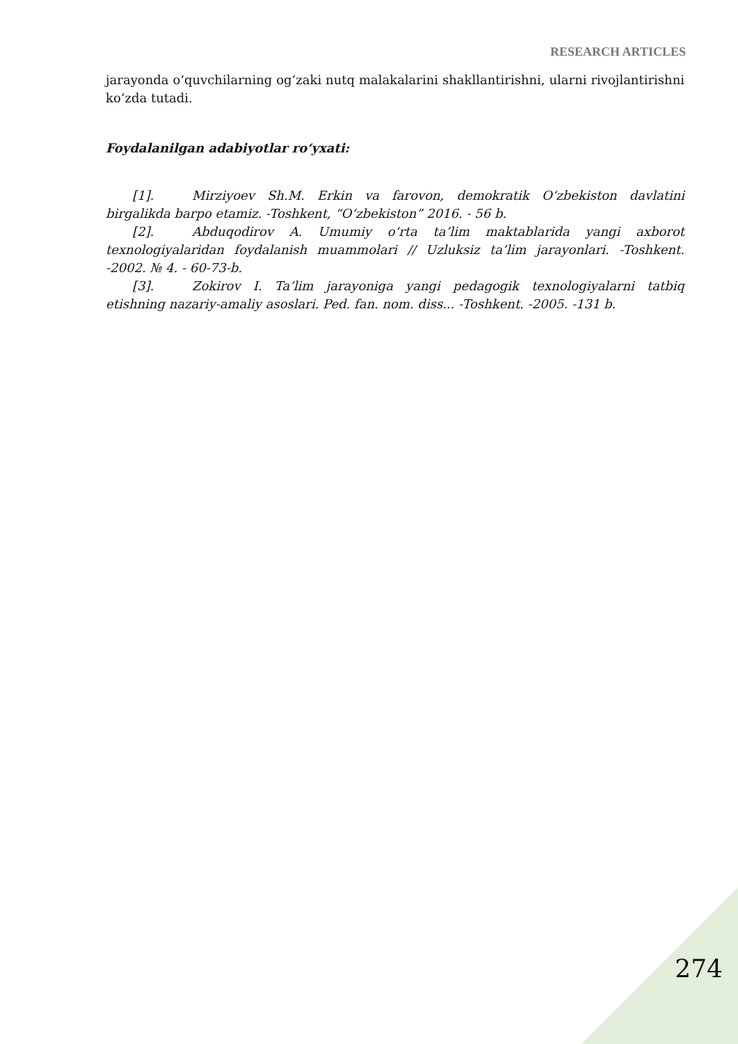RESEARCH ARTICLES
jarayonda o‘quvchilarning og‘zaki nutq malakalarini shakllantirishni, ularni rivojlantirishni ko‘zda tutadi.
Foydalanilgan adabiyotlar ro‘yxati:
[1]. Mirziyoev Sh.M. Erkin va farovon, demokratik O‘zbekiston davlatini birgalikda barpo etamiz. -Toshkent, “O‘zbekiston” 2016. - 56 b.
[2]. Abduqodirov A. Umumiy o‘rta ta’lim maktablarida yangi axborot texnologiyalaridan foydalanish muammolari // Uzluksiz ta’lim jarayonlari. -Toshkent. -2002. № 4. - 60-73-b.
[3]. Zokirov I. Ta’lim jarayoniga yangi pedagogik texnologiyalarni tatbiq etishning nazariy-amaliy asoslari. Ped. fan. nom. diss... -Toshkent. -2005. -131 b.
274